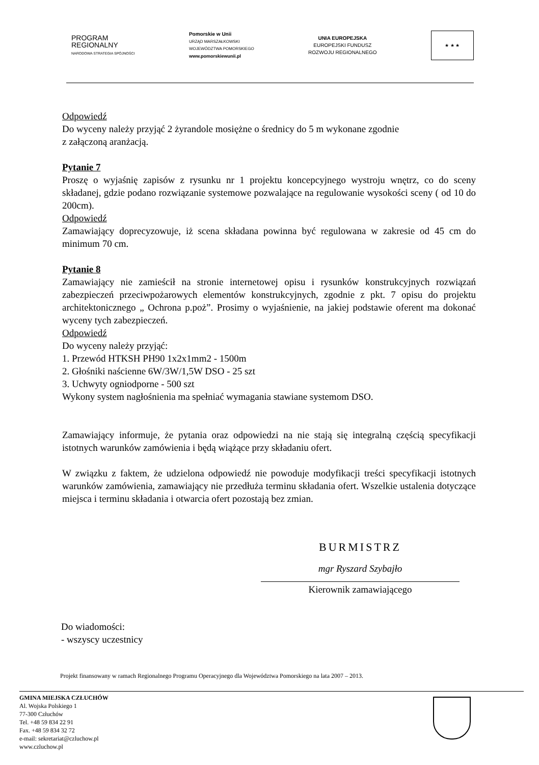PROGRAM
REGIONALNY
NARODOWA STRATEGIA SPÓJNOŚCI
Pomorskie w Unii
URZĄD MARSZAŁKOWSKI
WOJEWÓDZTWA POMORSKIEGO
www.pomorskiewunii.pl
UNIA EUROPEJSKA
EUROPEJSKI FUNDUSZ
ROZWOJU REGIONALNEGO
★ ★ ★
Odpowiedź
Do wyceny należy przyjąć 2 żyrandole mosiężne o średnicy do 5 m wykonane zgodnie
z załączoną aranżacją.
Pytanie 7
Proszę o wyjaśnię zapisów z rysunku nr 1 projektu koncepcyjnego wystroju wnętrz, co do sceny składanej, gdzie podano rozwiązanie systemowe pozwalające na regulowanie wysokości sceny ( od 10 do 200cm).
Odpowiedź
Zamawiający doprecyzowuje, iż scena składana powinna być regulowana w zakresie od 45 cm do minimum 70 cm.
Pytanie 8
Zamawiający nie zamieścił na stronie internetowej opisu i rysunków konstrukcyjnych rozwiązań zabezpieczeń przeciwpożarowych elementów konstrukcyjnych, zgodnie z pkt. 7 opisu do projektu architektonicznego „ Ochrona p.poż”. Prosimy o wyjaśnienie, na jakiej podstawie oferent ma dokonać wyceny tych zabezpieczeń.
Odpowiedź
Do wyceny należy przyjąć:
1. Przewód HTKSH PH90 1x2x1mm2 - 1500m
2. Głośniki naścienne 6W/3W/1,5W DSO - 25 szt
3. Uchwyty ogniodporne - 500 szt
Wykony system nagłośnienia ma spełniać wymagania stawiane systemom DSO.
Zamawiający informuje, że pytania oraz odpowiedzi na nie stają się integralną częścią specyfikacji istotnych warunków zamówienia i będą wiążące przy składaniu ofert.
W związku z faktem, że udzielona odpowiedź nie powoduje modyfikacji treści specyfikacji istotnych warunków zamówienia, zamawiający nie przedłuża terminu składania ofert. Wszelkie ustalenia dotyczące miejsca i terminu składania i otwarcia ofert pozostają bez zmian.
BURMISTRZ
mgr Ryszard Szybajło
Kierownik zamawiającego
Do wiadomości:
- wszyscy uczestnicy
Projekt finansowany w ramach Regionalnego Programu Operacyjnego dla Województwa Pomorskiego na lata 2007 – 2013.
GMINA MIEJSKA CZŁUCHÓW
Al. Wojska Polskiego 1
77-300 Człuchów
Tel. +48 59 834 22 91
Fax. +48 59 834 32 72
e-mail: sekretariat@czluchow.pl
www.czluchow.pl